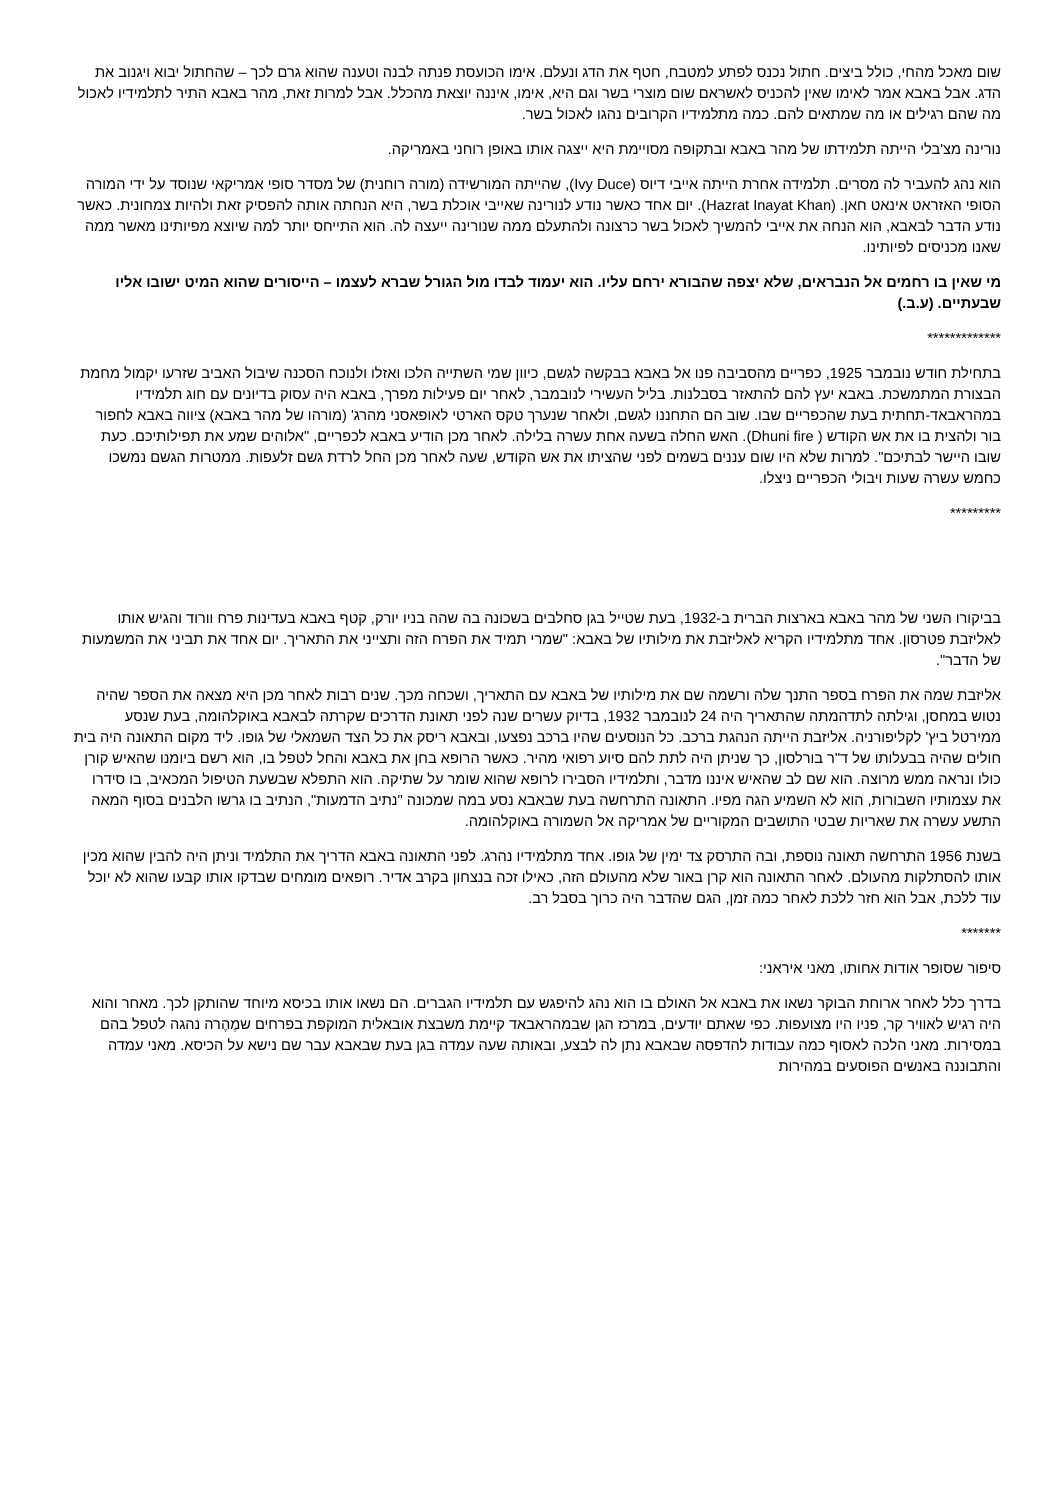שום מאכל מהחי, כולל ביצים. חתול נכנס לפתע למטבח, חטף את הדג ונעלם. אימו הכועסת פנתה לבנה וטענה שהוא גרם לכך – שהחתול יבוא ויגנוב את הדג. אבל באבא אמר לאימו שאין להכניס לאשראם שום מוצרי בשר וגם היא, אימו, איננה יוצאת מהכלל. אבל למרות זאת, מהר באבא התיר לתלמידיו לאכול מה שהם רגילים או מה שמתאים להם. כמה מתלמידיו הקרובים נהגו לאכול בשר.
נורינה מצ'בלי הייתה תלמידתו של מהר באבא ובתקופה מסויימת היא ייצגה אותו באופן רוחני באמריקה.
הוא נהג להעביר לה מסרים. תלמידה אחרת הייתה אייבי דיוס (Ivy Duce), שהייתה המורשידה (מורה רוחנית) של מסדר סופי אמריקאי שנוסד על ידי המורה הסופי האזראט אינאט חאן. (Hazrat Inayat Khan). יום אחד כאשר נודע לנורינה שאייבי אוכלת בשר, היא הנחתה אותה להפסיק זאת ולהיות צמחונית. כאשר נודע הדבר לבאבא, הוא הנחה את אייבי להמשיך לאכול בשר כרצונה ולהתעלם ממה שנורינה ייעצה לה. הוא התייחס יותר למה שיוצא מפיותינו מאשר ממה שאנו מכניסים לפיותינו.
מי שאין בו רחמים אל הנבראים, שלא יצפה שהבורא ירחם עליו. הוא יעמוד לבדו מול הגורל שברא לעצמו – הייסורים שהוא המיט ישובו אליו שבעתיים. (ע.ב.)
*************
בתחילת חודש נובמבר 1925, כפריים מהסביבה פנו אל באבא בבקשה לגשם, כיוון שמי השתייה הלכו ואזלו ולנוכח הסכנה שיבול האביב שזרעו יקמול מחמת הבצורת המתמשכת. באבא יעץ להם להתאזר בסבלנות. בליל העשירי לנובמבר, לאחר יום פעילות מפרך, באבא היה עסוק בדיונים עם חוג תלמידיו במהראבאד-תחתית בעת שהכפריים שבו. שוב הם התחננו לגשם, ולאחר שנערך טקס הארטי לאופאסני מהרג' (מורהו של מהר באבא) ציווה באבא לחפור בור ולהצית בו את אש הקודש ( Dhuni fire). האש החלה בשעה אחת עשרה בלילה. לאחר מכן הודיע באבא לכפריים, "אלוהים שמע את תפילותיכם. כעת שובו היישר לבתיכם". למרות שלא היו שום עננים בשמים לפני שהציתו את אש הקודש, שעה לאחר מכן החל לרדת גשם זלעפות. ממטרות הגשם נמשכו כחמש עשרה שעות ויבולי הכפריים ניצלו.
*********
בביקורו השני של מהר באבא בארצות הברית ב-1932, בעת שטייל בגן סחלבים בשכונה בה שהה בניו יורק, קטף באבא בעדינות פרח וורוד והגיש אותו לאליזבת פטרסון. אחד מתלמידיו הקריא לאליזבת את מילותיו של באבא: "שמרי תמיד את הפרח הזה ותצייני את התאריך. יום אחד את תביני את המשמעות של הדבר".
אליזבת שמה את הפרח בספר התנך שלה ורשמה שם את מילותיו של באבא עם התאריך, ושכחה מכך. שנים רבות לאחר מכן היא מצאה את הספר שהיה נטוש במחסן, וגילתה לתדהמתה שהתאריך היה 24 לנובמבר 1932, בדיוק עשרים שנה לפני תאונת הדרכים שקרתה לבאבא באוקלהומה, בעת שנסע ממירטל ביץ' לקליפורניה. אליזבת הייתה הנהגת ברכב. כל הנוסעים שהיו ברכב נפצעו, ובאבא ריסק את כל הצד השמאלי של גופו. ליד מקום התאונה היה בית חולים שהיה בבעלותו של ד"ר בורלסון, כך שניתן היה לתת להם סיוע רפואי מהיר. כאשר הרופא בחן את באבא והחל לטפל בו, הוא רשם ביומנו שהאיש קורן כולו ונראה ממש מרוצה. הוא שם לב שהאיש איננו מדבר, ותלמידיו הסבירו לרופא שהוא שומר על שתיקה. הוא התפלא שבשעת הטיפול המכאיב, בו סידרו את עצמותיו השבורות, הוא לא השמיע הגה מפיו. התאונה התרחשה בעת שבאבא נסע במה שמכונה "נתיב הדמעות", הנתיב בו גרשו הלבנים בסוף המאה התשע עשרה את שאריות שבטי התושבים המקוריים של אמריקה אל השמורה באוקלהומה.
בשנת 1956 התרחשה תאונה נוספת, ובה התרסק צד ימין של גופו. אחד מתלמידיו נהרג. לפני התאונה באבא הדריך את התלמיד וניתן היה להבין שהוא מכין אותו להסתלקות מהעולם. לאחר התאונה הוא קרן באור שלא מהעולם הזה, כאילו זכה בנצחון בקרב אדיר. רופאים מומחים שבדקו אותו קבעו שהוא לא יוכל עוד ללכת, אבל הוא חזר ללכת לאחר כמה זמן, הגם שהדבר היה כרוך בסבל רב.
*******
סיפור שסופר אודות אחותו, מאני איראני:
בדרך כלל לאחר ארוחת הבוקר נשאו את באבא אל האולם בו הוא נהג להיפגש עם תלמידיו הגברים. הם נשאו אותו בכיסא מיוחד שהותקן לכך. מאחר והוא היה רגיש לאוויר קר, פניו היו מצועפות. כפי שאתם יודעים, במרכז הגן שבמהראבאד קיימת משבצת אובאלית המוקפת בפרחים שמֶהֶרה נהגה לטפל בהם במסירות. מאני הלכה לאסוף כמה עבודות להדפסה שבאבא נתן לה לבצע, ובאותה שעה עמדה בגן בעת שבאבא עבר שם נישא על הכיסא. מאני עמדה והתבוננה באנשים הפוסעים במהירות